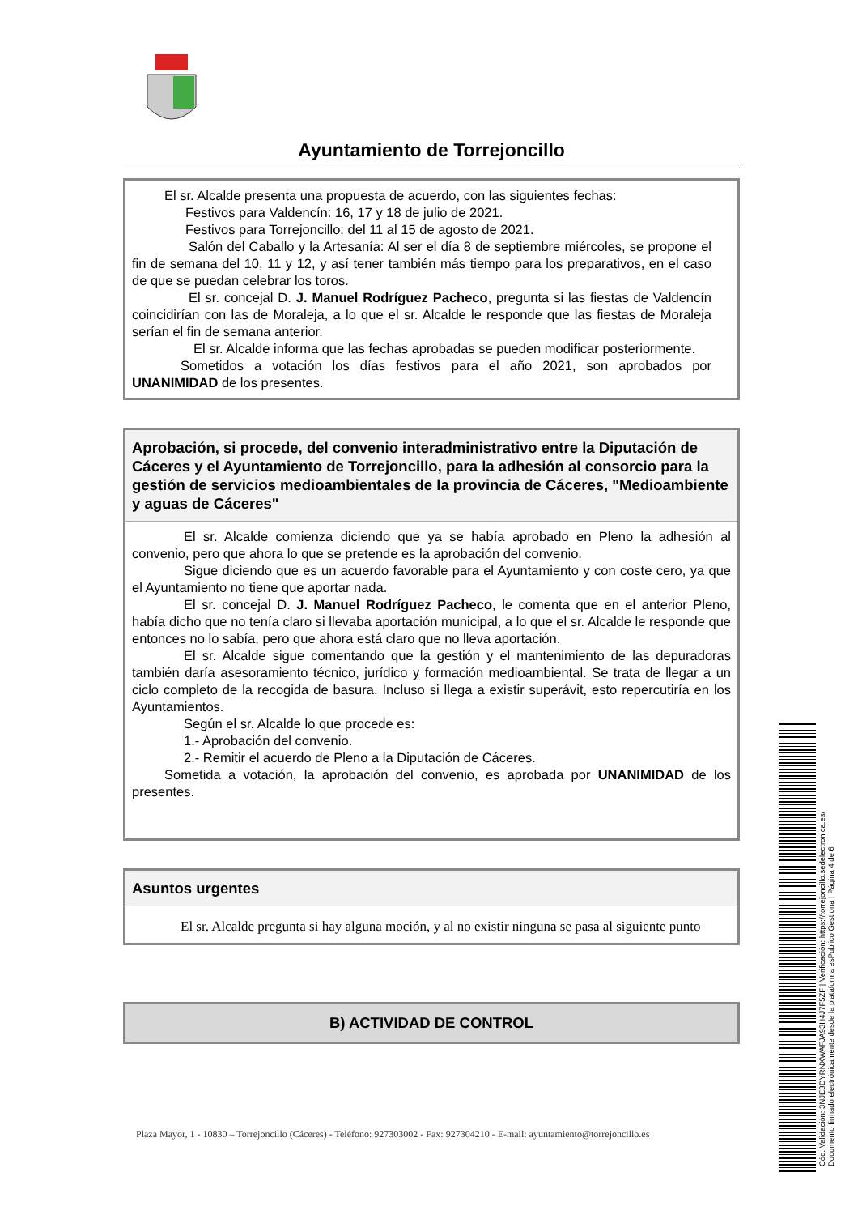Ayuntamiento de Torrejoncillo
El sr. Alcalde presenta una propuesta de acuerdo, con las siguientes fechas:
Festivos para Valdencín: 16, 17 y 18 de julio de 2021.
Festivos para Torrejoncillo: del 11 al 15 de agosto de 2021.
Salón del Caballo y la Artesanía: Al ser el día 8 de septiembre miércoles, se propone el fin de semana del 10, 11 y 12, y así tener también más tiempo para los preparativos, en el caso de que se puedan celebrar los toros.
El sr. concejal D. J. Manuel Rodríguez Pacheco, pregunta si las fiestas de Valdencín coincidirían con las de Moraleja, a lo que el sr. Alcalde le responde que las fiestas de Moraleja serían el fin de semana anterior.
El sr. Alcalde informa que las fechas aprobadas se pueden modificar posteriormente.
Sometidos a votación los días festivos para el año 2021, son aprobados por UNANIMIDAD de los presentes.
Aprobación, si procede, del convenio interadministrativo entre la Diputación de Cáceres y el Ayuntamiento de Torrejoncillo, para la adhesión al consorcio para la gestión de servicios medioambientales de la provincia de Cáceres, "Medioambiente y aguas de Cáceres"
El sr. Alcalde comienza diciendo que ya se había aprobado en Pleno la adhesión al convenio, pero que ahora lo que se pretende es la aprobación del convenio.
Sigue diciendo que es un acuerdo favorable para el Ayuntamiento y con coste cero, ya que el Ayuntamiento no tiene que aportar nada.
El sr. concejal D. J. Manuel Rodríguez Pacheco, le comenta que en el anterior Pleno, había dicho que no tenía claro si llevaba aportación municipal, a lo que el sr. Alcalde le responde que entonces no lo sabía, pero que ahora está claro que no lleva aportación.
El sr. Alcalde sigue comentando que la gestión y el mantenimiento de las depuradoras también daría asesoramiento técnico, jurídico y formación medioambiental. Se trata de llegar a un ciclo completo de la recogida de basura. Incluso si llega a existir superávit, esto repercutiría en los Ayuntamientos.
Según el sr. Alcalde lo que procede es:
1.- Aprobación del convenio.
2.- Remitir el acuerdo de Pleno a la Diputación de Cáceres.
Sometida a votación, la aprobación del convenio, es aprobada por UNANIMIDAD de los presentes.
Asuntos urgentes
El sr. Alcalde pregunta si hay alguna moción, y al no existir ninguna se pasa al siguiente punto
B) ACTIVIDAD DE CONTROL
Plaza Mayor, 1 - 10830 – Torrejoncillo (Cáceres) - Teléfono: 927303002 - Fax: 927304210 - E-mail: ayuntamiento@torrejoncillo.es
Cód. Validación: 3NJE3DYRNXWAFJA93H4J7F5ZF | Verificación: https://torrejoncillo.sedelectronica.es/
Documento firmado electrónicamente desde la plataforma esPublico Gestiona | Página 4 de 6